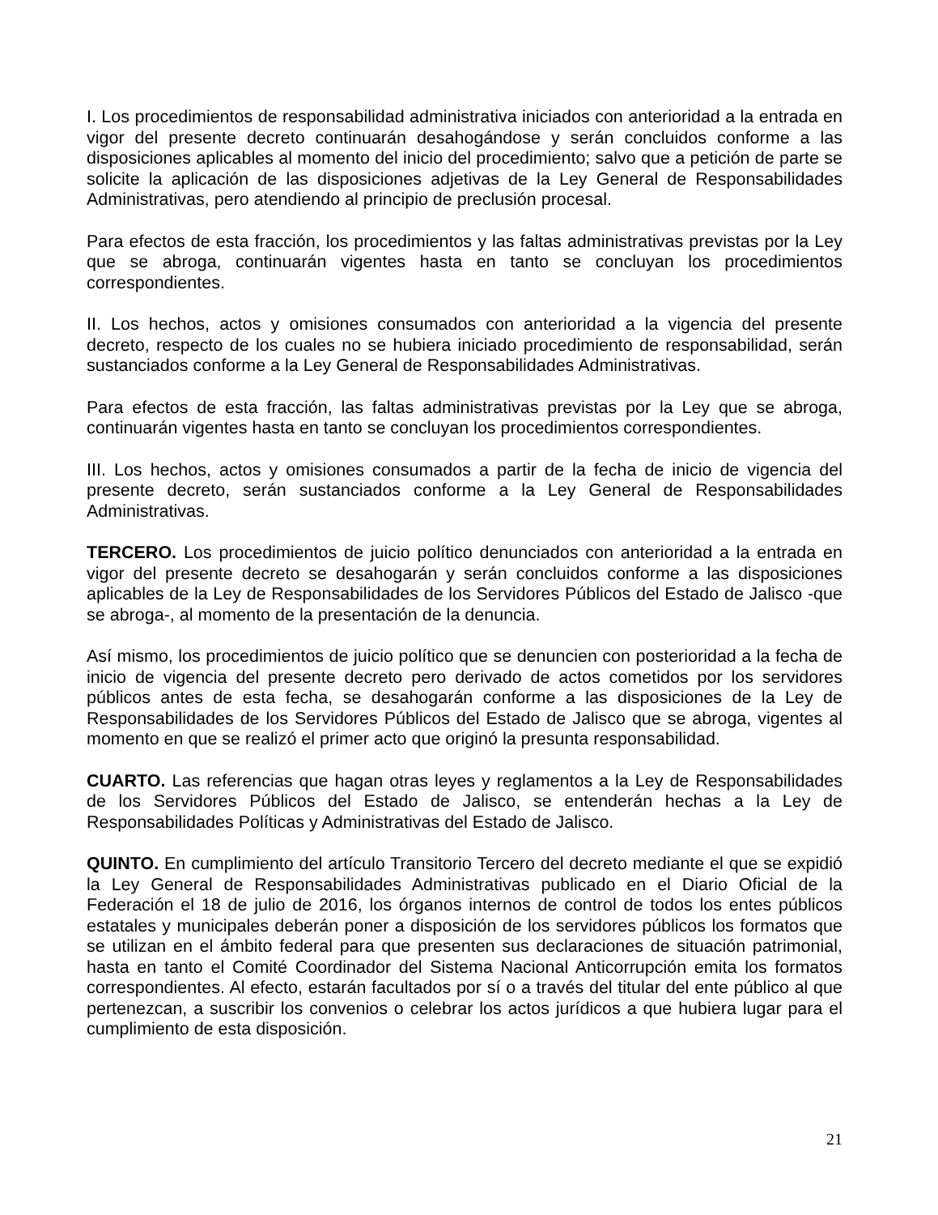I. Los procedimientos de responsabilidad administrativa iniciados con anterioridad a la entrada en vigor del presente decreto continuarán desahogándose y serán concluidos conforme a las disposiciones aplicables al momento del inicio del procedimiento; salvo que a petición de parte se solicite la aplicación de las disposiciones adjetivas de la Ley General de Responsabilidades Administrativas, pero atendiendo al principio de preclusión procesal.
Para efectos de esta fracción, los procedimientos y las faltas administrativas previstas por la Ley que se abroga, continuarán vigentes hasta en tanto se concluyan los procedimientos correspondientes.
II. Los hechos, actos y omisiones consumados con anterioridad a la vigencia del presente decreto, respecto de los cuales no se hubiera iniciado procedimiento de responsabilidad, serán sustanciados conforme a la Ley General de Responsabilidades Administrativas.
Para efectos de esta fracción, las faltas administrativas previstas por la Ley que se abroga, continuarán vigentes hasta en tanto se concluyan los procedimientos correspondientes.
III. Los hechos, actos y omisiones consumados a partir de la fecha de inicio de vigencia del presente decreto, serán sustanciados conforme a la Ley General de Responsabilidades Administrativas.
TERCERO. Los procedimientos de juicio político denunciados con anterioridad a la entrada en vigor del presente decreto se desahogarán y serán concluidos conforme a las disposiciones aplicables de la Ley de Responsabilidades de los Servidores Públicos del Estado de Jalisco -que se abroga-, al momento de la presentación de la denuncia.
Así mismo, los procedimientos de juicio político que se denuncien con posterioridad a la fecha de inicio de vigencia del presente decreto pero derivado de actos cometidos por los servidores públicos antes de esta fecha, se desahogarán conforme a las disposiciones de la Ley de Responsabilidades de los Servidores Públicos del Estado de Jalisco que se abroga, vigentes al momento en que se realizó el primer acto que originó la presunta responsabilidad.
CUARTO. Las referencias que hagan otras leyes y reglamentos a la Ley de Responsabilidades de los Servidores Públicos del Estado de Jalisco, se entenderán hechas a la Ley de Responsabilidades Políticas y Administrativas del Estado de Jalisco.
QUINTO. En cumplimiento del artículo Transitorio Tercero del decreto mediante el que se expidió la Ley General de Responsabilidades Administrativas publicado en el Diario Oficial de la Federación el 18 de julio de 2016, los órganos internos de control de todos los entes públicos estatales y municipales deberán poner a disposición de los servidores públicos los formatos que se utilizan en el ámbito federal para que presenten sus declaraciones de situación patrimonial, hasta en tanto el Comité Coordinador del Sistema Nacional Anticorrupción emita los formatos correspondientes. Al efecto, estarán facultados por sí o a través del titular del ente público al que pertenezcan, a suscribir los convenios o celebrar los actos jurídicos a que hubiera lugar para el cumplimiento de esta disposición.
21